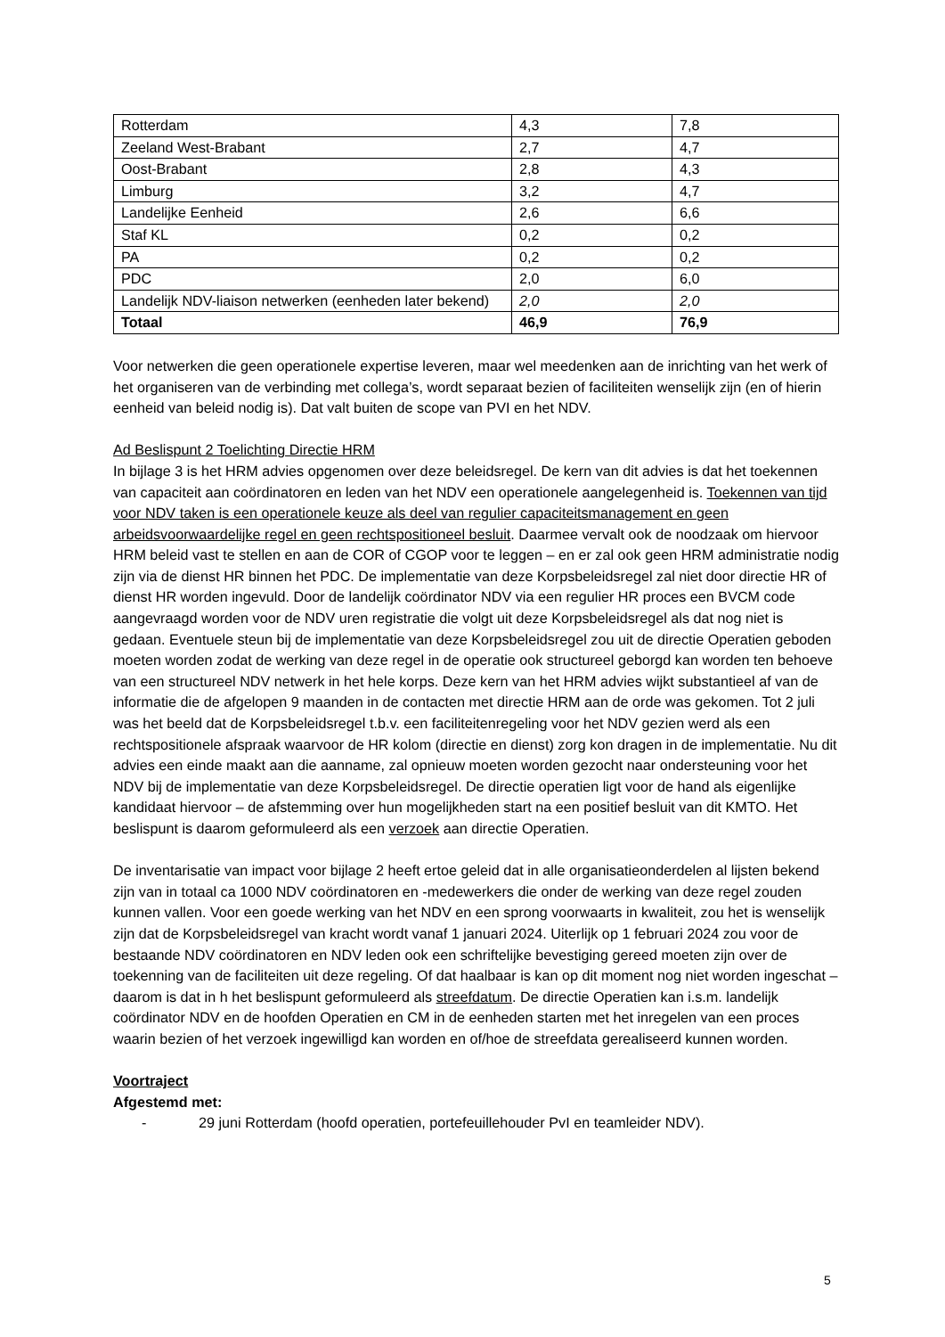| Rotterdam | 4,3 | 7,8 |
| Zeeland West-Brabant | 2,7 | 4,7 |
| Oost-Brabant | 2,8 | 4,3 |
| Limburg | 3,2 | 4,7 |
| Landelijke Eenheid | 2,6 | 6,6 |
| Staf KL | 0,2 | 0,2 |
| PA | 0,2 | 0,2 |
| PDC | 2,0 | 6,0 |
| Landelijk NDV-liaison netwerken (eenheden later bekend) | 2,0 | 2,0 |
| Totaal | 46,9 | 76,9 |
Voor netwerken die geen operationele expertise leveren, maar wel meedenken aan de inrichting van het werk of het organiseren van de verbinding met collega’s, wordt separaat bezien of faciliteiten wenselijk zijn (en of hierin eenheid van beleid nodig is). Dat valt buiten de scope van PVI en het NDV.
Ad Beslispunt 2 Toelichting Directie HRM
In bijlage 3 is het HRM advies opgenomen over deze beleidsregel. De kern van dit advies is dat het toekennen van capaciteit aan coördinatoren en leden van het NDV een operationele aangelegenheid is. Toekennen van tijd voor NDV taken is een operationele keuze als deel van regulier capaciteitsmanagement en geen arbeidsvoorwaardelijke regel en geen rechtspositioneel besluit. Daarmee vervalt ook de noodzaak om hiervoor HRM beleid vast te stellen en aan de COR of CGOP voor te leggen – en er zal ook geen HRM administratie nodig zijn via de dienst HR binnen het PDC. De implementatie van deze Korpsbeleidsregel zal niet door directie HR of dienst HR worden ingevuld. Door de landelijk coördinator NDV via een regulier HR proces een BVCM code aangevraagd worden voor de NDV uren registratie die volgt uit deze Korpsbeleidsregel als dat nog niet is gedaan. Eventuele steun bij de implementatie van deze Korpsbeleidsregel zou uit de directie Operatien geboden moeten worden zodat de werking van deze regel in de operatie ook structureel geborgd kan worden ten behoeve van een structureel NDV netwerk in het hele korps. Deze kern van het HRM advies wijkt substantieel af van de informatie die de afgelopen 9 maanden in de contacten met directie HRM aan de orde was gekomen. Tot 2 juli was het beeld dat de Korpsbeleidsregel t.b.v. een faciliteitenregeling voor het NDV gezien werd als een rechtspositionele afspraak waarvoor de HR kolom (directie en dienst) zorg kon dragen in de implementatie. Nu dit advies een einde maakt aan die aanname, zal opnieuw moeten worden gezocht naar ondersteuning voor het NDV bij de implementatie van deze Korpsbeleidsregel. De directie operatien ligt voor de hand als eigenlijke kandidaat hiervoor – de afstemming over hun mogelijkheden start na een positief besluit van dit KMTO. Het beslispunt is daarom geformuleerd als een verzoek aan directie Operatien.
De inventarisatie van impact voor bijlage 2 heeft ertoe geleid dat in alle organisatieonderdelen al lijsten bekend zijn van in totaal ca 1000 NDV coördinatoren en -medewerkers die onder de werking van deze regel zouden kunnen vallen. Voor een goede werking van het NDV en een sprong voorwaarts in kwaliteit, zou het is wenselijk zijn dat de Korpsbeleidsregel van kracht wordt vanaf 1 januari 2024. Uiterlijk op 1 februari 2024 zou voor de bestaande NDV coördinatoren en NDV leden ook een schriftelijke bevestiging gereed moeten zijn over de toekenning van de faciliteiten uit deze regeling. Of dat haalbaar is kan op dit moment nog niet worden ingeschat – daarom is dat in h het beslispunt geformuleerd als streefdatum. De directie Operatien kan i.s.m. landelijk coördinator NDV en de hoofden Operatien en CM in de eenheden starten met het inregelen van een proces waarin bezien of het verzoek ingewilligd kan worden en of/hoe de streefdata gerealiseerd kunnen worden.
Voortraject
Afgestemd met:
- 29 juni Rotterdam (hoofd operatien, portefeuillehouder PvI en teamleider NDV).
5